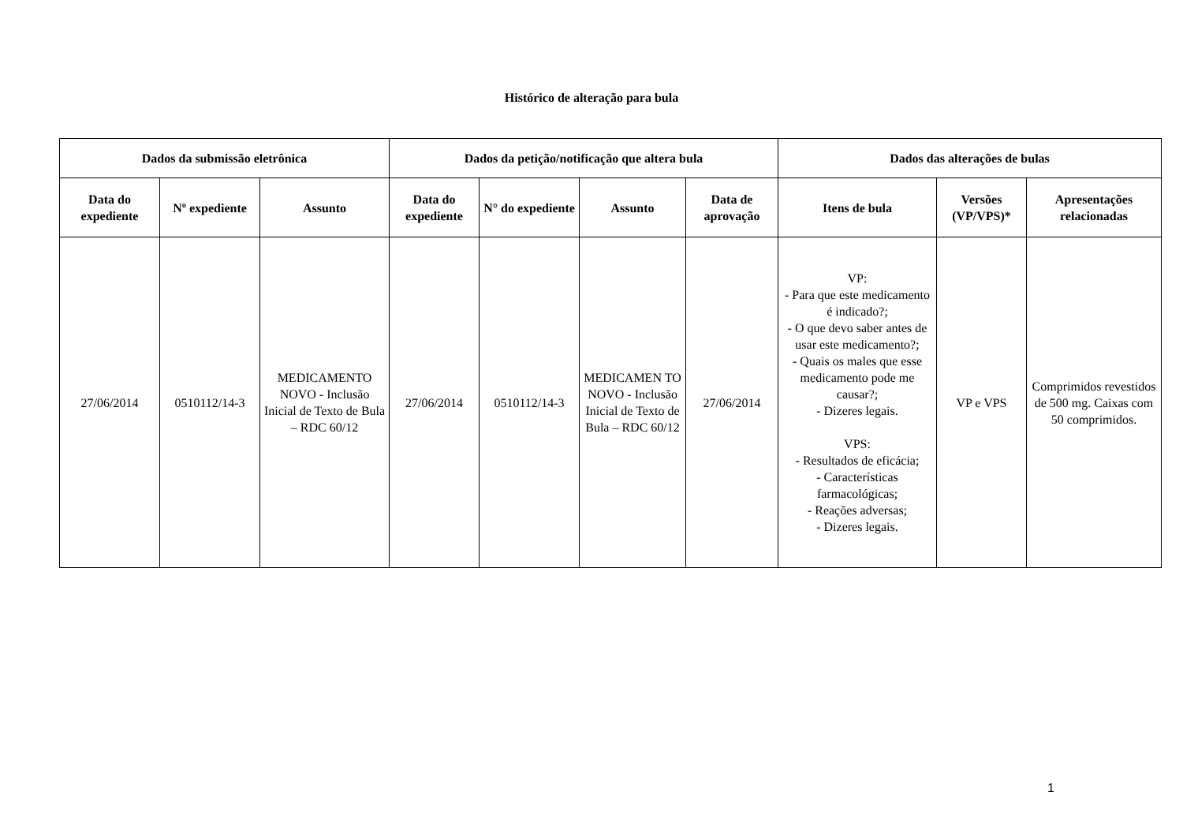Histórico de alteração para bula
| Dados da submissão eletrônica | | | Dados da petição/notificação que altera bula | | | | Dados das alterações de bulas | | |
| --- | --- | --- | --- | --- | --- | --- | --- | --- | --- |
| Data do expediente | Nº expediente | Assunto | Data do expediente | N° do expediente | Assunto | Data de aprovação | Itens de bula | Versões (VP/VPS)* | Apresentações relacionadas |
| 27/06/2014 | 0510112/14-3 | MEDICAMENTO NOVO - Inclusão Inicial de Texto de Bula – RDC 60/12 | 27/06/2014 | 0510112/14-3 | MEDICAMEN TO NOVO - Inclusão Inicial de Texto de Bula – RDC 60/12 | 27/06/2014 | VP: - Para que este medicamento é indicado?; - O que devo saber antes de usar este medicamento?; - Quais os males que esse medicamento pode me causar?; - Dizeres legais. VPS: - Resultados de eficácia; - Características farmacológicas; - Reações adversas; - Dizeres legais. | VP e VPS | Comprimidos revestidos de 500 mg. Caixas com 50 comprimidos. |
1